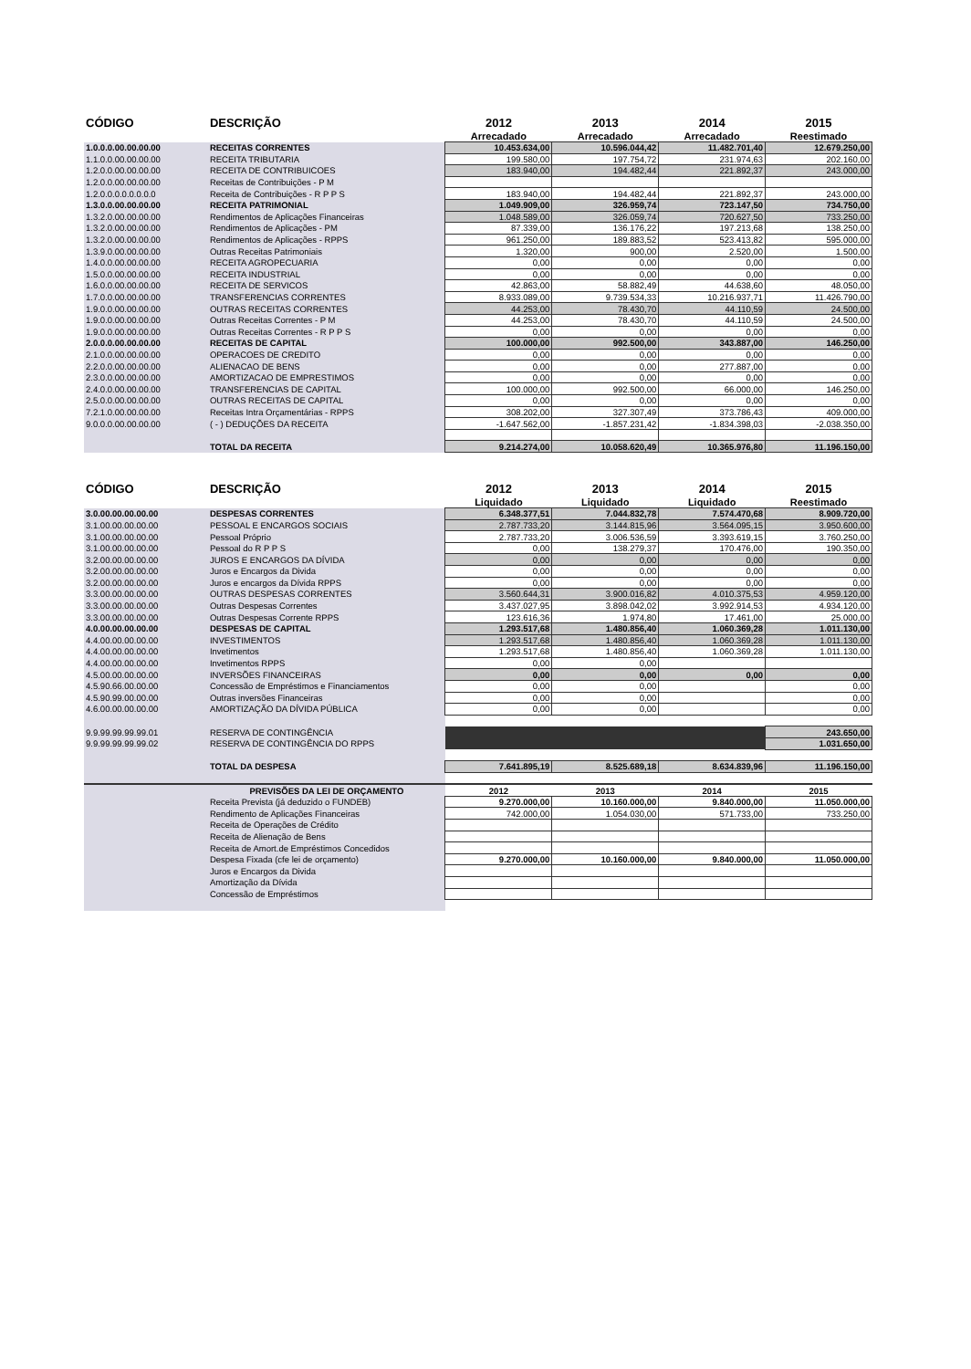| CÓDIGO | DESCRIÇÃO | 2012 | 2013 | 2014 | 2015 |
| --- | --- | --- | --- | --- | --- |
| | | Arrecadado | Arrecadado | Arrecadado | Reestimado |
| 1.0.0.0.00.00.00.00 | RECEITAS CORRENTES | 10.453.634,00 | 10.596.044,42 | 11.482.701,40 | 12.679.250,00 |
| 1.1.0.0.00.00.00.00 | RECEITA TRIBUTARIA | 199.580,00 | 197.754,72 | 231.974,63 | 202.160,00 |
| 1.2.0.0.00.00.00.00 | RECEITA DE CONTRIBUICOES | 183.940,00 | 194.482,44 | 221.892,37 | 243.000,00 |
| 1.2.0.0.00.00.00.00 | Receitas de Contribuições - P M | | | | |
| 1.2.0.0.0.0.0.0.0.0 | Receita de Contribuições - R P P S | 183.940,00 | 194.482,44 | 221.892,37 | 243.000,00 |
| 1.3.0.0.00.00.00.00 | RECEITA PATRIMONIAL | 1.049.909,00 | 326.959,74 | 723.147,50 | 734.750,00 |
| 1.3.2.0.00.00.00.00 | Rendimentos de Aplicações Financeiras | 1.048.589,00 | 326.059,74 | 720.627,50 | 733.250,00 |
| 1.3.2.0.00.00.00.00 | Rendimentos de Aplicações - PM | 87.339,00 | 136.176,22 | 197.213,68 | 138.250,00 |
| 1.3.2.0.00.00.00.00 | Rendimentos de Aplicações - RPPS | 961.250,00 | 189.883,52 | 523.413,82 | 595.000,00 |
| 1.3.9.0.00.00.00.00 | Outras Receitas Patrimoniais | 1.320,00 | 900,00 | 2.520,00 | 1.500,00 |
| 1.4.0.0.00.00.00.00 | RECEITA AGROPECUARIA | 0,00 | 0,00 | 0,00 | 0,00 |
| 1.5.0.0.00.00.00.00 | RECEITA INDUSTRIAL | 0,00 | 0,00 | 0,00 | 0,00 |
| 1.6.0.0.00.00.00.00 | RECEITA DE SERVICOS | 42.863,00 | 58.882,49 | 44.638,60 | 48.050,00 |
| 1.7.0.0.00.00.00.00 | TRANSFERENCIAS CORRENTES | 8.933.089,00 | 9.739.534,33 | 10.216.937,71 | 11.426.790,00 |
| 1.9.0.0.00.00.00.00 | OUTRAS RECEITAS CORRENTES | 44.253,00 | 78.430,70 | 44.110,59 | 24.500,00 |
| 1.9.0.0.00.00.00.00 | Outras Receitas Correntes - P M | 44.253,00 | 78.430,70 | 44.110,59 | 24.500,00 |
| 1.9.0.0.00.00.00.00 | Outras Receitas Correntes - R P P S | 0,00 | 0,00 | 0,00 | 0,00 |
| 2.0.0.0.00.00.00.00 | RECEITAS DE CAPITAL | 100.000,00 | 992.500,00 | 343.887,00 | 146.250,00 |
| 2.1.0.0.00.00.00.00 | OPERACOES DE CREDITO | 0,00 | 0,00 | 0,00 | 0,00 |
| 2.2.0.0.00.00.00.00 | ALIENACAO DE BENS | 0,00 | 0,00 | 277.887,00 | 0,00 |
| 2.3.0.0.00.00.00.00 | AMORTIZACAO DE EMPRESTIMOS | 0,00 | 0,00 | 0,00 | 0,00 |
| 2.4.0.0.00.00.00.00 | TRANSFERENCIAS DE CAPITAL | 100.000,00 | 992.500,00 | 66.000,00 | 146.250,00 |
| 2.5.0.0.00.00.00.00 | OUTRAS RECEITAS DE CAPITAL | 0,00 | 0,00 | 0,00 | 0,00 |
| 7.2.1.0.00.00.00.00 | Receitas Intra Orçamentárias - RPPS | 308.202,00 | 327.307,49 | 373.786,43 | 409.000,00 |
| 9.0.0.0.00.00.00.00 | ( - ) DEDUÇÕES DA RECEITA | -1.647.562,00 | -1.857.231,42 | -1.834.398,03 | -2.038.350,00 |
| | TOTAL DA RECEITA | 9.214.274,00 | 10.058.620,49 | 10.365.976,80 | 11.196.150,00 |
| CÓDIGO | DESCRIÇÃO | 2012 | 2013 | 2014 | 2015 |
| | | Liquidado | Liquidado | Liquidado | Reestimado |
| 3.0.00.00.00.00.00 | DESPESAS CORRENTES | 6.348.377,51 | 7.044.832,78 | 7.574.470,68 | 8.909.720,00 |
| 3.1.00.00.00.00.00 | PESSOAL E ENCARGOS SOCIAIS | 2.787.733,20 | 3.144.815,96 | 3.564.095,15 | 3.950.600,00 |
| 3.1.00.00.00.00.00 | Pessoal Próprio | 2.787.733,20 | 3.006.536,59 | 3.393.619,15 | 3.760.250,00 |
| 3.1.00.00.00.00.00 | Pessoal do R P P S | 0,00 | 138.279,37 | 170.476,00 | 190.350,00 |
| 3.2.00.00.00.00.00 | JUROS E ENCARGOS DA DÍVIDA | 0,00 | 0,00 | 0,00 | 0,00 |
| 3.2.00.00.00.00.00 | Juros e Encargos da Divida | 0,00 | 0,00 | 0,00 | 0,00 |
| 3.2.00.00.00.00.00 | Juros e encargos da Dívida RPPS | 0,00 | 0,00 | 0,00 | 0,00 |
| 3.3.00.00.00.00.00 | OUTRAS DESPESAS CORRENTES | 3.560.644,31 | 3.900.016,82 | 4.010.375,53 | 4.959.120,00 |
| 3.3.00.00.00.00.00 | Outras Despesas Correntes | 3.437.027,95 | 3.898.042,02 | 3.992.914,53 | 4.934.120,00 |
| 3.3.00.00.00.00.00 | Outras Despesas Corrente RPPS | 123.616,36 | 1.974,80 | 17.461,00 | 25.000,00 |
| 4.0.00.00.00.00.00 | DESPESAS DE CAPITAL | 1.293.517,68 | 1.480.856,40 | 1.060.369,28 | 1.011.130,00 |
| 4.4.00.00.00.00.00 | INVESTIMENTOS | 1.293.517,68 | 1.480.856,40 | 1.060.369,28 | 1.011.130,00 |
| 4.4.00.00.00.00.00 | Invetimentos | 1.293.517,68 | 1.480.856,40 | 1.060.369,28 | 1.011.130,00 |
| 4.4.00.00.00.00.00 | Invetimentos RPPS | 0,00 | 0,00 | | |
| 4.5.00.00.00.00.00 | INVERSÕES FINANCEIRAS | 0,00 | 0,00 | 0,00 | 0,00 |
| 4.5.90.66.00.00.00 | Concessão de Empréstimos e Financiamentos | 0,00 | 0,00 | | 0,00 |
| 4.5.90.99.00.00.00 | Outras inversões Financeiras | 0,00 | 0,00 | | 0,00 |
| 4.6.00.00.00.00.00 | AMORTIZAÇÃO DA DÍVIDA PÚBLICA | 0,00 | 0,00 | | 0,00 |
| 9.9.99.99.99.99.01 | RESERVA DE CONTINGÊNCIA | | | | 243.650,00 |
| 9.9.99.99.99.99.02 | RESERVA DE CONTINGÊNCIA DO RPPS | | | | 1.031.650,00 |
| | TOTAL DA DESPESA | 7.641.895,19 | 8.525.689,18 | 8.634.839,96 | 11.196.150,00 |
| | PREVISÕES DA LEI DE ORÇAMENTO | 2012 | 2013 | 2014 | 2015 |
| | Receita Prevista (já deduzido o FUNDEB) | 9.270.000,00 | 10.160.000,00 | 9.840.000,00 | 11.050.000,00 |
| | Rendimento de Aplicações Financeiras | 742.000,00 | 1.054.030,00 | 571.733,00 | 733.250,00 |
| | Receita de Operações de Crédito | | | | |
| | Receita de Alienação de Bens | | | | |
| | Receita de Amort.de Empréstimos Concedidos | | | | |
| | Despesa Fixada (cfe lei de orçamento) | 9.270.000,00 | 10.160.000,00 | 9.840.000,00 | 11.050.000,00 |
| | Juros e Encargos da Divida | | | | |
| | Amortização da Dívida | | | | |
| | Concessão de Empréstimos | | | | |